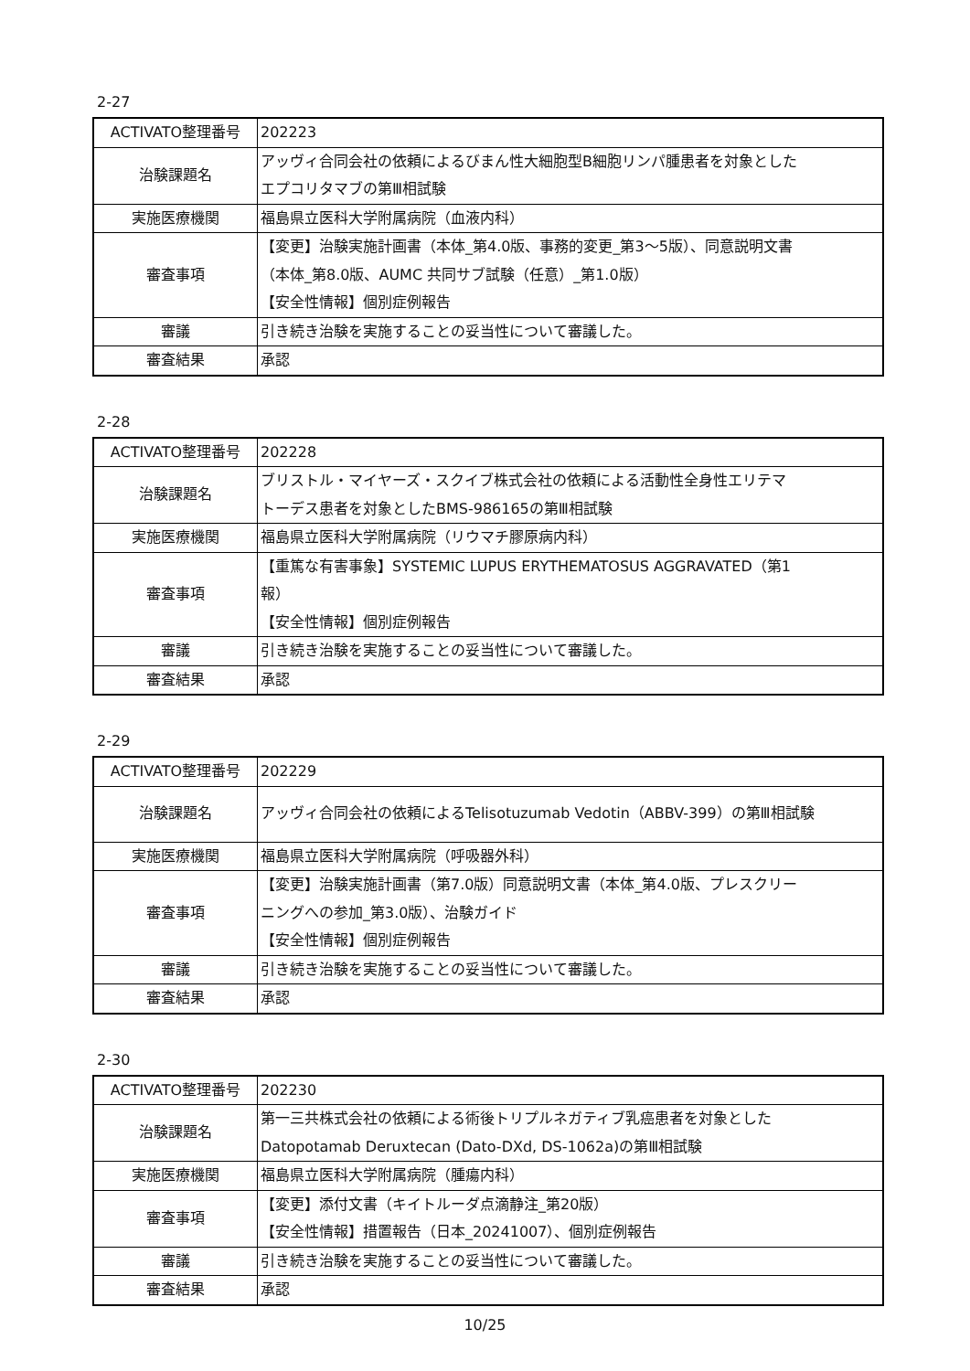2-27
| ACTIVATO整理番号 | 202223 |
| 治験課題名 | アッヴィ合同会社の依頼によるびまん性大細胞型B細胞リンパ腫患者を対象とした エプコリタマブの第Ⅲ相試験 |
| 実施医療機関 | 福島県立医科大学附属病院（血液内科） |
| 審査事項 | 【変更】治験実施計画書（本体_第4.0版、事務的変更_第3～5版）、同意説明文書 （本体_第8.0版、AUMC 共同サブ試験（任意）_第1.0版） 【安全性情報】個別症例報告 |
| 審議 | 引き続き治験を実施することの妥当性について審議した。 |
| 審査結果 | 承認 |
2-28
| ACTIVATO整理番号 | 202228 |
| 治験課題名 | ブリストル・マイヤーズ・スクイブ株式会社の依頼による活動性全身性エリテマ トーデス患者を対象としたBMS-986165の第Ⅲ相試験 |
| 実施医療機関 | 福島県立医科大学附属病院（リウマチ膠原病内科） |
| 審査事項 | 【重篤な有害事象】SYSTEMIC LUPUS ERYTHEMATOSUS AGGRAVATED（第1 報） 【安全性情報】個別症例報告 |
| 審議 | 引き続き治験を実施することの妥当性について審議した。 |
| 審査結果 | 承認 |
2-29
| ACTIVATO整理番号 | 202229 |
| 治験課題名 | アッヴィ合同会社の依頼によるTelisotuzumab Vedotin（ABBV-399）の第Ⅲ相試験 |
| 実施医療機関 | 福島県立医科大学附属病院（呼吸器外科） |
| 審査事項 | 【変更】治験実施計画書（第7.0版）同意説明文書（本体_第4.0版、プレスクリー ニングへの参加_第3.0版）、治験ガイド 【安全性情報】個別症例報告 |
| 審議 | 引き続き治験を実施することの妥当性について審議した。 |
| 審査結果 | 承認 |
2-30
| ACTIVATO整理番号 | 202230 |
| 治験課題名 | 第一三共株式会社の依頼による術後トリプルネガティブ乳癌患者を対象とした Datopotamab Deruxtecan (Dato-DXd, DS-1062a)の第Ⅲ相試験 |
| 実施医療機関 | 福島県立医科大学附属病院（腫瘍内科） |
| 審査事項 | 【変更】添付文書（キイトルーダ点滴静注_第20版） 【安全性情報】措置報告（日本_20241007）、個別症例報告 |
| 審議 | 引き続き治験を実施することの妥当性について審議した。 |
| 審査結果 | 承認 |
10/25